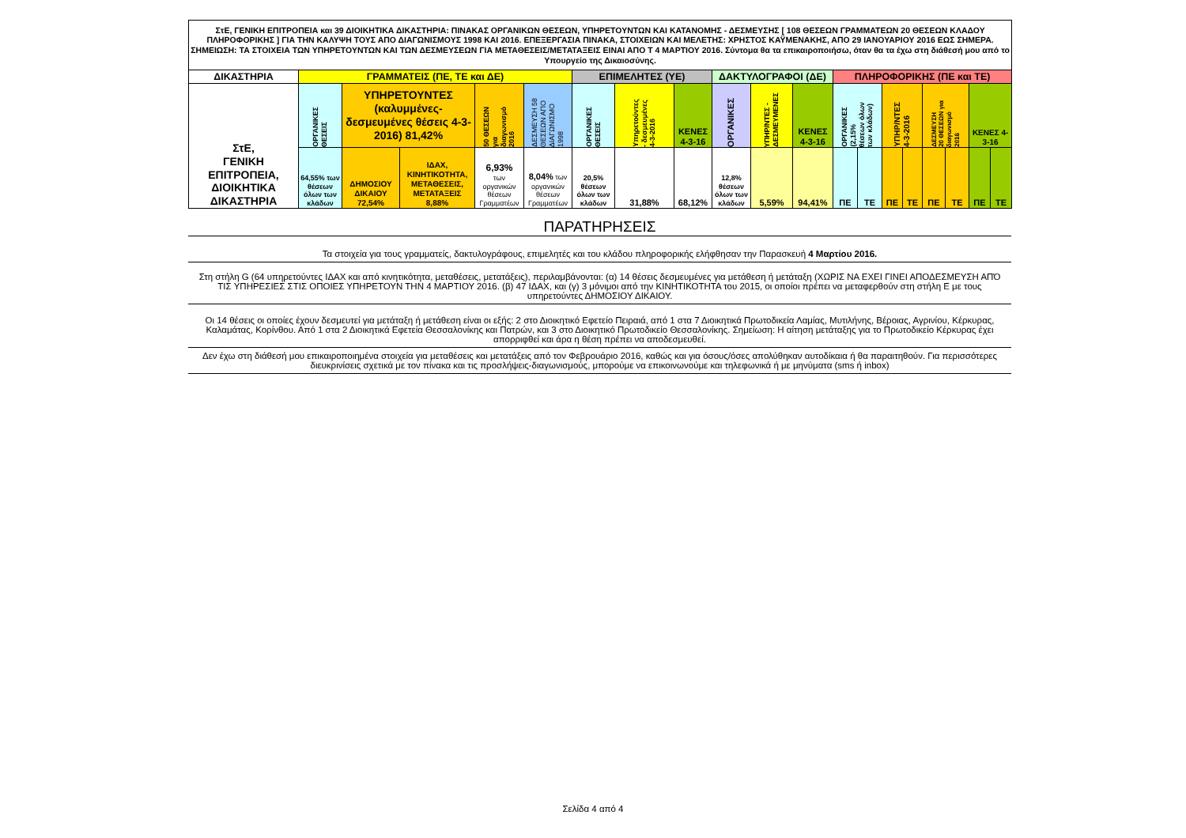| ΣτΕ, ΓΕΝΙΚΗ ΕΠΙΤΡΟΠΕΙΑ και 39 ΔΙΟΙΚΗΤΙΚΑ ΔΙΚΑΣΤΗΡΙΑ: ΠΙΝΑΚΑΣ ΟΡΓΑΝΙΚΩΝ ΘΕΣΕΩΝ, ΥΠΗΡΕΤΟΥΝΤΩΝ ΚΑΙ ΚΑΤΑΝΟΜΗΣ - ΔΕΣΜΕΥΣΗΣ [ 108 ΘΕΣΕΩΝ ΓΡΑΜΜΑΤΕΩΝ 20 ΘΕΣΕΩΝ ΚΛΑΔΟΥ ΠΛΗΡΟΦΟΡΙΚΗΣ ] ΓΙΑ ΤΗΝ ΚΑΛΥΨΗ ΤΟΥΣ ΑΠΟ ΔΙΑΓΩΝΙΣΜΟΥΣ 1998 ΚΑΙ 2016. ΕΠΕΞΕΡΓΑΣΙΑ ΠΙΝΑΚΑ, ΣΤΟΙΧΕΙΩΝ ΚΑΙ ΜΕΛΕΤΗΣ: ΧΡΗΣΤΟΣ ΚΑΫΜΕΝΑΚΗΣ, ΑΠΟ 29 ΙΑΝΟΥΑΡΙΟΥ 2016 ΕΩΣ ΣΗΜΕΡΑ. ΣΗΜΕΙΩΣΗ: ΤΑ ΣΤΟΙΧΕΙΑ ΤΩΝ ΥΠΗΡΕΤΟΥΝΤΩΝ ΚΑΙ ΤΩΝ ΔΕΣΜΕΥΣΕΩΝ ΓΙΑ ΜΕΤΑΘΕΣΕΙΣ/ΜΕΤΑΤΑΞΕΙΣ ΕΙΝΑΙ ΑΠΟ Τ 4 ΜΑΡΤΙΟΥ 2016. Σύντομα θα τα επικαιροποιήσω, όταν θα τα έχω στη διάθεσή μου από το Υπουργείο της Δικαιοσύνης. | | | | | | | | | | | | | | | | | | | |
| ΔΙΚΑΣΤΗΡΙΑ | ΓΡΑΜΜΑΤΕΙΣ (ΠΕ, ΤΕ και ΔΕ) | | | | | ΕΠΙΜΕΛΗΤΕΣ (ΥΕ) | | | ΔΑΚΤΥΛΟΓΡΑΦΟΙ (ΔΕ) | | | ΠΛΗΡΟΦΟΡΙΚΗΣ (ΠΕ και ΤΕ) | | | | | | | |
| ΣτΕ, ΓΕΝΙΚΗ ΕΠΙΤΡΟΠΕΙΑ, ΔΙΟΙΚΗΤΙΚΑ ΔΙΚΑΣΤΗΡΙΑ | ΟΡΓΑΝΙΚΕΣ ΘΕΣΕΙΣ | ΥΠΗΡΕΤΟΥΝΤΕΣ (καλυμμένες-δεσμευμένες θέσεις 4-3-2016) 81,42% | | 50 ΘΕΣΕΩΝ για διαγωνισμό 2016 | ΔΕΣΜΕΥΣΗ 58 ΘΕΣΕΩΝ ΑΠΟ ΔΙΑΓΩΝΙΣΜΟ 1998 | ΟΡΓΑΝΙΚΕΣ ΘΕΣΕΙΣ | Υπηρετούντες - δεσμευμένες 4-3-2016 | ΚΕΝΕΣ 4-3-16 | ΟΡΓΑΝΙΚΕΣ | ΥΠΗΡ/ΝΤΕΣ - ΔΕΣΜΕΥΜΕΝΕΣ | ΚΕΝΕΣ 4-3-16 | ΟΡΓΑΝΙΚΕΣ (2,15% θέσεων όλων των κλάδων) | | ΥΠΗΡ/ΝΤΕΣ 4-3-2016 | | ΔΕΣΜΕΥΣΗ 20 ΘΕΣΕΩΝ για διαγωνισμό 2016 | | ΚΕΝΕΣ 4-3-16 | |
| | 64,55% των θέσεων όλων των κλάδων | ΔΗΜΟΣΙΟΥ ΔΙΚΑΙΟΥ 72,54% | ΙΔΑΧ, ΚΙΝΗΤΙΚΟΤΗΤΑ, ΜΕΤΑΘΕΣΕΙΣ, ΜΕΤΑΤΑΞΕΙΣ 8,88% | 6,93% των οργανικών θέσεων Γραμματέων | 8,04% των οργανικών θέσεων Γραμματέων | 20,5% θέσεων όλων των κλάδων | 31,88% | 68,12% | 12,8% θέσεων όλων των κλάδων | 5,59% | 94,41% | ΠΕ | ΤΕ | ΠΕ | ΤΕ | ΠΕ | ΤΕ | ΠΕ | ΤΕ |
ΠΑΡΑΤΗΡΗΣΕΙΣ
Τα στοιχεία για τους γραμματείς, δακτυλογράφους, επιμελητές και του κλάδου πληροφορικής ελήφθησαν την Παρασκευή 4 Μαρτίου 2016.
Στη στήλη G (64 υπηρετούντες ΙΔΑΧ και από κινητικότητα, μεταθέσεις, μετατάξεις), περιλαμβάνονται: (α) 14 θέσεις δεσμευμένες για μετάθεση ή μετάταξη (ΧΩΡΙΣ ΝΑ ΕΧΕΙ ΓΙΝΕΙ ΑΠΟΔΕΣΜΕΥΣΗ ΑΠΌ ΤΙΣ ΥΠΗΡΕΣΙΕΣ ΣΤΙΣ ΟΠΟΙΕΣ ΥΠΗΡΕΤΟΥΝ ΤΗΝ 4 ΜΑΡΤΙΟΥ 2016. (β) 47 ΙΔΑΧ, και (γ) 3 μόνιμοι από την ΚΙΝΗΤΙΚΟΤΗΤΑ του 2015, οι οποίοι πρέπει να μεταφερθούν στη στήλη E με τους υπηρετούντες ΔΗΜΟΣΙΟΥ ΔΙΚΑΙΟΥ.
Οι 14 θέσεις οι οποίες έχουν δεσμευτεί για μετάταξη ή μετάθεση είναι οι εξής: 2 στο Διοικητικό Εφετείο Πειραιά, από 1 στα 7 Διοικητικά Πρωτοδικεία Λαμίας, Μυτιλήνης, Βέροιας, Αγρινίου, Κέρκυρας, Καλαμάτας, Κορίνθου. Από 1 στα 2 Διοικητικά Εφετεία Θεσσαλονίκης και Πατρών, και 3 στο Διοικητικό Πρωτοδικείο Θεσσαλονίκης. Σημείωση: Η αίτηση μετάταξης για το Πρωτοδικείο Κέρκυρας έχει απορριφθεί και άρα η θέση πρέπει να αποδεσμευθεί.
Δεν έχω στη διάθεσή μου επικαιροποιημένα στοιχεία για μεταθέσεις και μετατάξεις από τον Φεβρουάριο 2016, καθώς και για όσους/όσες απολύθηκαν αυτοδίκαια ή θα παραιτηθούν. Για περισσότερες διευκρινίσεις σχετικά με τον πίνακα και τις προσλήψεις-διαγωνισμούς, μπορούμε να επικοινωνούμε και τηλεφωνικά ή με μηνύματα (sms ή inbox)
Σελίδα 4 από 4